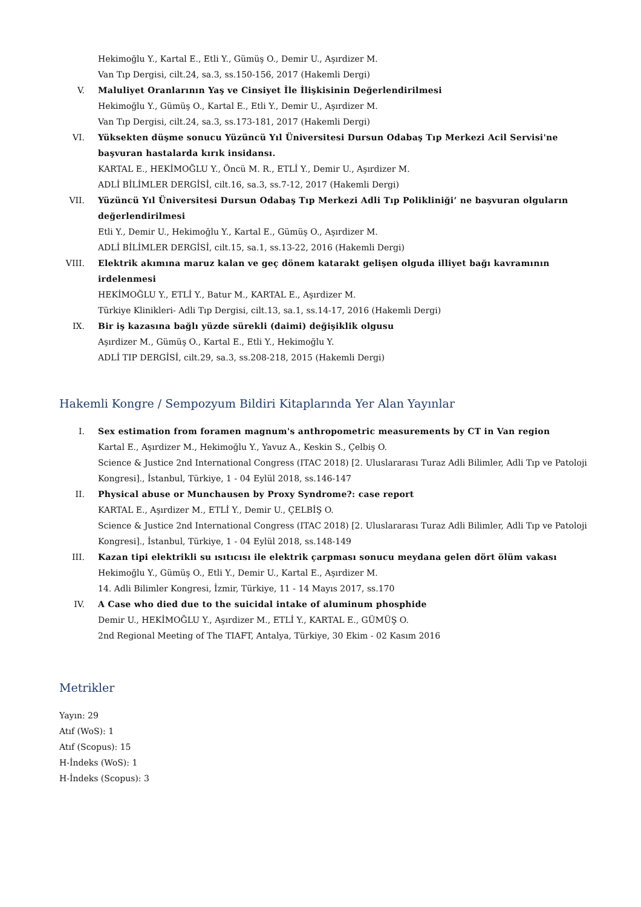Hekimoğlu Y., Kartal E., Etli Y., Gümüş O., Demir U., Aşırdizer M.
Van Tıp Dergisi, cilt.24, sa.3, ss.150-156, 2017 (Hakemli Dergi)
V. Maluliyet Oranlarının Yaş ve Cinsiyet İle İlişkisinin Değerlendirilmesi
Hekimoğlu Y., Gümüş O., Kartal E., Etli Y., Demir U., Aşırdizer M.
Van Tıp Dergisi, cilt.24, sa.3, ss.173-181, 2017 (Hakemli Dergi)
VI. Yüksekten düşme sonucu Yüzüncü Yıl Üniversitesi Dursun Odabaş Tıp Merkezi Acil Servisi'ne başvuran hastalarda kırık insidansı.
KARTAL E., HEKİMOĞLU Y., Öncü M. R., ETLİ Y., Demir U., Aşırdizer M.
ADLİ BİLİMLER DERGİSİ, cilt.16, sa.3, ss.7-12, 2017 (Hakemli Dergi)
VII. Yüzüncü Yıl Üniversitesi Dursun Odabaş Tıp Merkezi Adli Tıp Polikliniği’ ne başvuran olguların değerlendirilmesi
Etli Y., Demir U., Hekimoğlu Y., Kartal E., Gümüş O., Aşırdizer M.
ADLİ BİLİMLER DERGİSİ, cilt.15, sa.1, ss.13-22, 2016 (Hakemli Dergi)
VIII. Elektrik akımına maruz kalan ve geç dönem katarakt gelişen olguda illiyet bağı kavramının irdelenmesi
HEKİMOĞLU Y., ETLİ Y., Batur M., KARTAL E., Aşırdizer M.
Türkiye Klinikleri- Adli Tıp Dergisi, cilt.13, sa.1, ss.14-17, 2016 (Hakemli Dergi)
IX. Bir iş kazasına bağlı yüzde sürekli (daimi) değişiklik olgusu
Aşırdizer M., Gümüş O., Kartal E., Etli Y., Hekimoğlu Y.
ADLİ TIP DERGİSİ, cilt.29, sa.3, ss.208-218, 2015 (Hakemli Dergi)
Hakemli Kongre / Sempozyum Bildiri Kitaplarında Yer Alan Yayınlar
I. Sex estimation from foramen magnum's anthropometric measurements by CT in Van region
Kartal E., Aşırdizer M., Hekimoğlu Y., Yavuz A., Keskin S., Çelbiş O.
Science & Justice 2nd International Congress (ITAC 2018) [2. Uluslararası Turaz Adli Bilimler, Adli Tıp ve Patoloji Kongresi]., İstanbul, Türkiye, 1 - 04 Eylül 2018, ss.146-147
II. Physical abuse or Munchausen by Proxy Syndrome?: case report
KARTAL E., Aşırdizer M., ETLİ Y., Demir U., ÇELBİŞ O.
Science & Justice 2nd International Congress (ITAC 2018) [2. Uluslararası Turaz Adli Bilimler, Adli Tıp ve Patoloji Kongresi]., İstanbul, Türkiye, 1 - 04 Eylül 2018, ss.148-149
III. Kazan tipi elektrikli su ısıtıcısı ile elektrik çarpması sonucu meydana gelen dört ölüm vakası
Hekimoğlu Y., Gümüş O., Etli Y., Demir U., Kartal E., Aşırdizer M.
14. Adli Bilimler Kongresi, İzmir, Türkiye, 11 - 14 Mayıs 2017, ss.170
IV. A Case who died due to the suicidal intake of aluminum phosphide
Demir U., HEKİMOĞLU Y., Aşırdizer M., ETLİ Y., KARTAL E., GÜMÜŞ O.
2nd Regional Meeting of The TIAFT, Antalya, Türkiye, 30 Ekim - 02 Kasım 2016
Metrikler
Yayın: 29
Atıf (WoS): 1
Atıf (Scopus): 15
H-İndeks (WoS): 1
H-İndeks (Scopus): 3